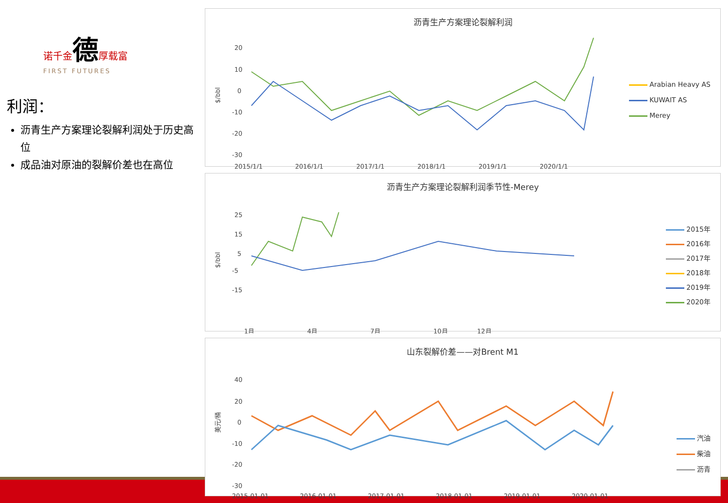诺千金德厚载富
FIRST FUTURES
利润：
沥青生产方案理论裂解利润处于历史高位
成品油对原油的裂解价差也在高位
沥青生产方案理论裂解利润
20
10
0
-10
-20
-30
$/bbl
2015/1/1
2016/1/1
2017/1/1
2018/1/1
2019/1/1
2020/1/1
Arabian Heavy AS
KUWAIT AS
Merey
沥青生产方案理论裂解利润季节性-Merey
25
15
5
-5
-15
$/bbl
1月
4月
7月
10月
12月
2015年
2016年
2017年
2018年
2019年
2020年
山东裂解价差——对Brent M1
40
20
0
-10
-20
-30
美元/桶
2015-01-01
2016-01-01
2017-01-01
2018-01-01
2019-01-01
2020-01-01
汽油
柴油
沥青